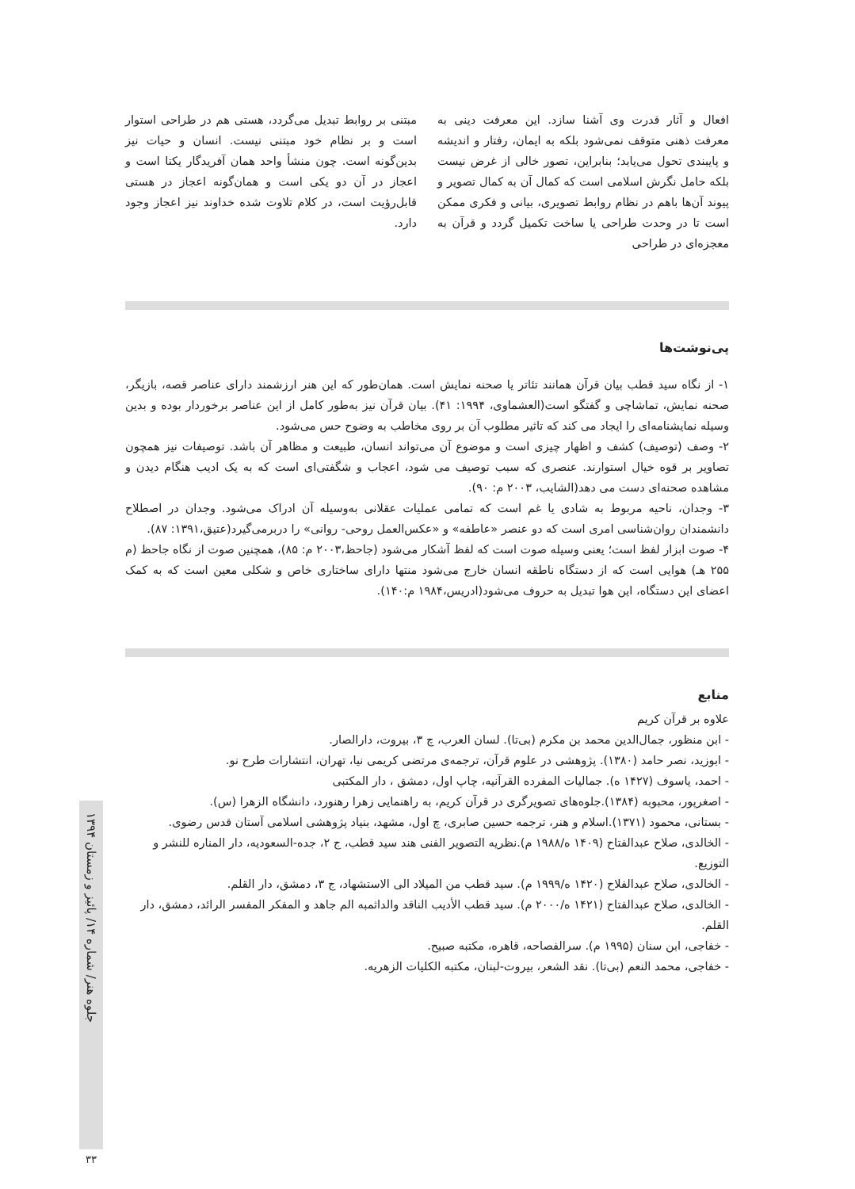افعال و آثار قدرت وی آشنا سازد. این معرفت دینی به معرفت ذهنی متوقف نمی‌شود بلکه به ایمان، رفتار و اندیشه و پایبندی تحول می‌یابد؛ بنابراین، تصور خالی از غرض نیست بلکه حامل نگرش اسلامی است که کمال آن به کمال تصویر و پیوند آن‌ها باهم در نظام روابط تصویری، بیانی و فکری ممکن است تا در وحدت طراحی یا ساخت تکمیل گردد و قرآن به معجزه‌ای در طراحی
مبتنی بر روابط تبدیل می‌گردد، هستی هم در طراحی استوار است و بر نظام خود مبتنی نیست. انسان و حیات نیز بدین‌گونه است. چون منشأ واحد همان آفریدگار یکتا است و اعجاز در آن دو یکی است و همان‌گونه اعجاز در هستی قابل‌رؤیت است، در کلام تلاوت شده خداوند نیز اعجاز وجود دارد.
پی‌نوشت‌ها
۱- از نگاه سید قطب بیان قرآن همانند تئاتر یا صحنه نمایش است. همان‌طور که این هنر ارزشمند دارای عناصر قصه، بازیگر، صحنه نمایش، تماشاچی و گفتگو است(العشماوی، ۱۹۹۴: ۴۱). بیان قرآن نیز به‌طور کامل از این عناصر برخوردار بوده و بدین وسیله نمایشنامه‌ای را ایجاد می کند که تاثیر مطلوب آن بر روی مخاطب به وضوح حس می‌شود.
۲- وصف (توصیف) کشف و اظهار چیزی است و موضوع آن می‌تواند انسان، طبیعت و مظاهر آن باشد. توصیفات نیز همچون تصاویر بر قوه خیال استوارند. عنصری که سبب توصیف می شود، اعجاب و شگفتی‌ای است که به یک ادیب هنگام دیدن و مشاهده صحنه‌ای دست می دهد(الشایب، ۲۰۰۳ م: ۹۰).
۳- وجدان، ناحیه مربوط به شادی یا غم است که تمامی عملیات عقلانی به‌وسیله آن ادراک می‌شود. وجدان در اصطلاح دانشمندان روان‌شناسی امری است که دو عنصر «عاطفه» و «عکس‌العمل روحی- روانی» را دربرمی‌گیرد(عتیق،۱۳۹۱: ۸۷).
۴- صوت ابزار لفظ است؛ یعنی وسیله صوت است که لفظ آشکار می‌شود (جاحظ،۲۰۰۳ م: ۸۵)، همچنین صوت از نگاه جاحظ (م ۲۵۵ هـ) هوایی است که از دستگاه ناطقه انسان خارج می‌شود منتها دارای ساختاری خاص و شکلی معین است که به کمک اعضای این دستگاه، این هوا تبدیل به حروف می‌شود(ادریس،۱۹۸۴ م:۱۴۰).
منابع
علاوه بر قرآن کریم
- ابن منظور، جمال‌الدین محمد بن مکرم (بی‌تا). لسان العرب، چ ۳، بیروت، دارالصار.
- ابوزید، نصر حامد (۱۳۸۰). پژوهشی در علوم قرآن، ترجمه‌ی مرتضی کریمی نیا، تهران، انتشارات طرح نو.
- احمد، یاسوف (۱۴۲۷ ه). جمالیات المفرده القرآنیه، چاپ اول، دمشق ، دار المکتبی
- اصغرپور، محبوبه (۱۳۸۴).جلوه‌های تصویرگری در قرآن کریم، به راهنمایی زهرا رهنورد، دانشگاه الزهرا (س).
- بستانی، محمود (۱۳۷۱).اسلام و هنر، ترجمه حسین صابری، چ اول، مشهد، بنیاد پژوهشی اسلامی آستان قدس رضوی.
- الخالدی، صلاح عبدالفتاح (۱۴۰۹ ه/۱۹۸۸ م).نظریه التصویر الفنی هند سید قطب، ج ۲، جده-السعودیه، دار المناره للنشر و التوزیع.
- الخالدی، صلاح عبدالفلاح (۱۴۲۰ ه/۱۹۹۹ م). سید قطب من المیلاد الی الاستشهاد، ج ۳، دمشق، دار القلم.
- الخالدی، صلاح عبدالفتاح (۱۴۲۱ ه/۲۰۰۰ م). سید قطب الأدیب الناقد والداثمبه الم جاهد و المفکر المفسر الرائد، دمشق، دار القلم.
- خفاجی، ابن سنان (۱۹۹۵ م). سرالفصاحه، قاهره، مکتبه صبیح.
- خفاجی، محمد النعم (بی‌تا). نقد الشعر، بیروت-لبنان، مکتبه الکلیات الزهریه.
جلوه هنر/ شماره ۱۴/ پائیز و زمستان ۱۳۹۴
۳۳